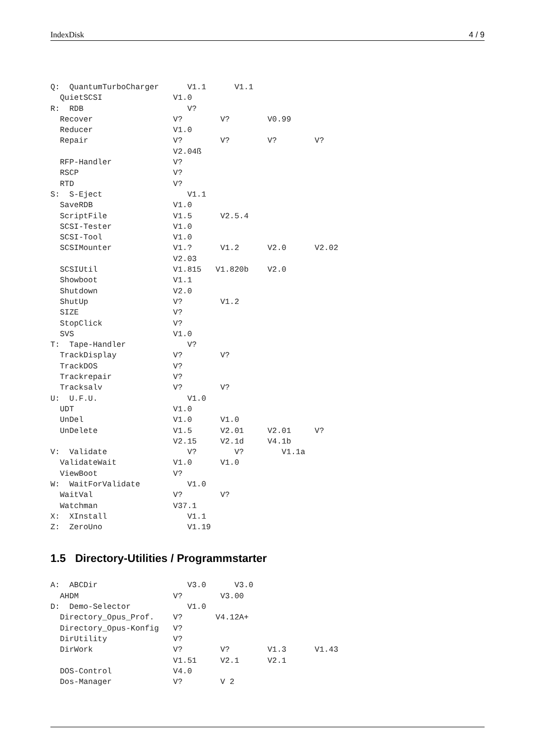IndexDisk 4 / 9
Q:  QuantumTurboCharger      V1.1      V1.1
  QuietSCSI               V1.0
R:  RDB                      V?
  Recover                 V?        V?        V0.99
  Reducer                 V1.0
  Repair                  V?        V?        V?        V?
                          V2.04ß
  RFP-Handler             V?
  RSCP                    V?
  RTD                     V?
S:  S-Eject                  V1.1
  SaveRDB                 V1.0
  ScriptFile              V1.5      V2.5.4
  SCSI-Tester             V1.0
  SCSI-Tool               V1.0
  SCSIMounter             V1.?      V1.2      V2.0      V2.02
                          V2.03
  SCSIUtil                V1.815   V1.820b    V2.0
  Showboot                V1.1
  Shutdown                V2.0
  ShutUp                  V?        V1.2
  SIZE                    V?
  StopClick               V?
  SVS                     V1.0
T:  Tape-Handler             V?
  TrackDisplay            V?        V?
  TrackDOS                V?
  Trackrepair             V?
  Tracksalv               V?        V?
U:  U.F.U.                   V1.0
  UDT                     V1.0
  UnDel                   V1.0      V1.0
  UnDelete                V1.5      V2.01     V2.01     V?
                          V2.15     V2.1d     V4.1b
V:  Validate                 V?        V?        V1.1a
  ValidateWait            V1.0      V1.0
  ViewBoot                V?
W:  WaitForValidate          V1.0
  WaitVal                 V?        V?
  Watchman                V37.1
X:  XInstall                 V1.1
Z:  ZeroUno                  V1.19
1.5 Directory-Utilities / Programmstarter
A:  ABCDir                   V3.0      V3.0
  AHDM                    V?        V3.00
D:  Demo-Selector            V1.0
  Directory_Opus_Prof.    V?       V4.12A+
  Directory_Opus-Konfig   V?
  DirUtility              V?
  DirWork                 V?        V?        V1.3      V1.43
                          V1.51     V2.1      V2.1
  DOS-Control             V4.0
  Dos-Manager             V?        V 2